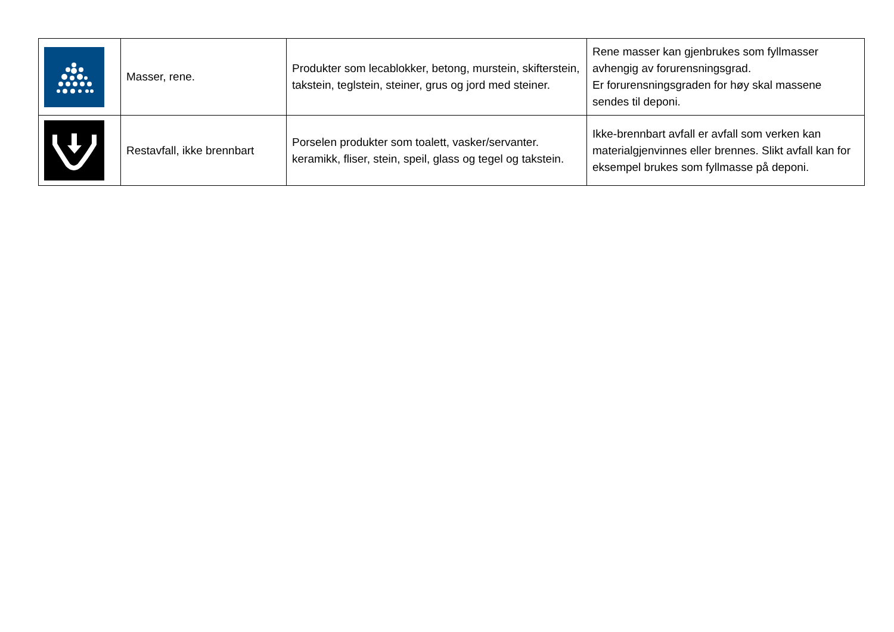| | Masser, rene. | Produkter som lecablokker, betong, murstein, skifterstein, takstein, teglstein, steiner, grus og jord med steiner. | Rene masser kan gjenbrukes som fyllmasser avhengig av forurensningsgrad. Er forurensningsgraden for høy skal massene sendes til deponi. |
| | Restavfall, ikke brennbart | Porselen produkter som toalett, vasker/servanter. keramikk, fliser, stein, speil, glass og tegel og takstein. | Ikke-brennbart avfall er avfall som verken kan materialgjenvinnes eller brennes. Slikt avfall kan for eksempel brukes som fyllmasse på deponi. |